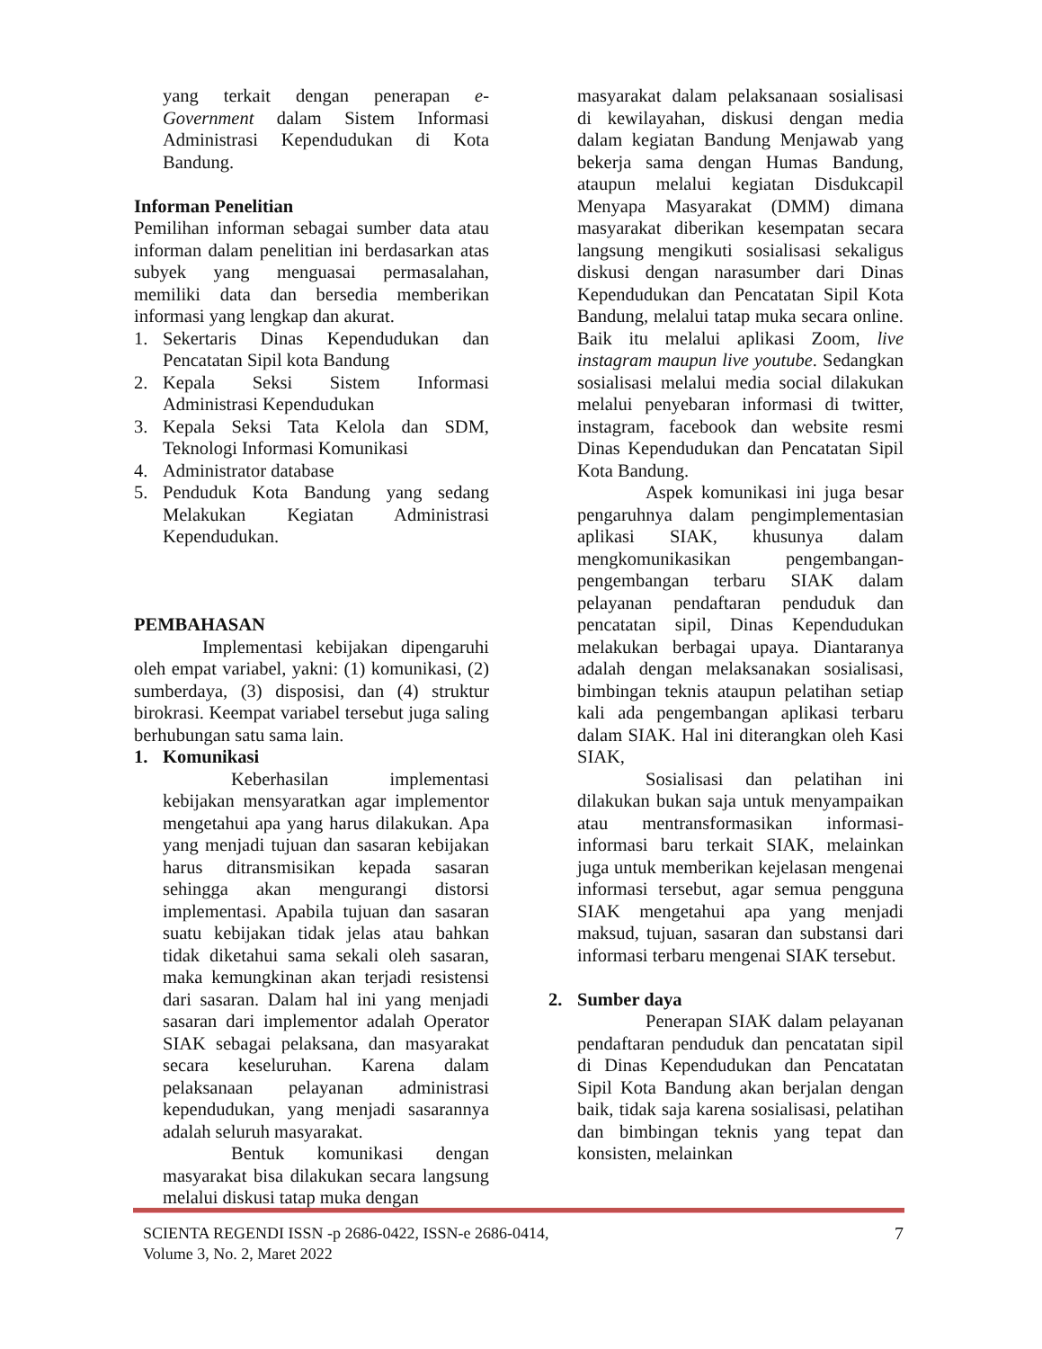yang terkait dengan penerapan e-Government dalam Sistem Informasi Administrasi Kependudukan di Kota Bandung.
Informan Penelitian
Pemilihan informan sebagai sumber data atau informan dalam penelitian ini berdasarkan atas subyek yang menguasai permasalahan, memiliki data dan bersedia memberikan informasi yang lengkap dan akurat.
1. Sekertaris Dinas Kependudukan dan Pencatatan Sipil kota Bandung
2. Kepala Seksi Sistem Informasi Administrasi Kependudukan
3. Kepala Seksi Tata Kelola dan SDM, Teknologi Informasi Komunikasi
4. Administrator database
5. Penduduk Kota Bandung yang sedang Melakukan Kegiatan Administrasi Kependudukan.
PEMBAHASAN
Implementasi kebijakan dipengaruhi oleh empat variabel, yakni: (1) komunikasi, (2) sumberdaya, (3) disposisi, dan (4) struktur birokrasi. Keempat variabel tersebut juga saling berhubungan satu sama lain.
1. Komunikasi
Keberhasilan implementasi kebijakan mensyaratkan agar implementor mengetahui apa yang harus dilakukan. Apa yang menjadi tujuan dan sasaran kebijakan harus ditransmisikan kepada sasaran sehingga akan mengurangi distorsi implementasi. Apabila tujuan dan sasaran suatu kebijakan tidak jelas atau bahkan tidak diketahui sama sekali oleh sasaran, maka kemungkinan akan terjadi resistensi dari sasaran. Dalam hal ini yang menjadi sasaran dari implementor adalah Operator SIAK sebagai pelaksana, dan masyarakat secara keseluruhan. Karena dalam pelaksanaan pelayanan administrasi kependudukan, yang menjadi sasarannya adalah seluruh masyarakat.
Bentuk komunikasi dengan masyarakat bisa dilakukan secara langsung melalui diskusi tatap muka dengan
masyarakat dalam pelaksanaan sosialisasi di kewilayahan, diskusi dengan media dalam kegiatan Bandung Menjawab yang bekerja sama dengan Humas Bandung, ataupun melalui kegiatan Disdukcapil Menyapa Masyarakat (DMM) dimana masyarakat diberikan kesempatan secara langsung mengikuti sosialisasi sekaligus diskusi dengan narasumber dari Dinas Kependudukan dan Pencatatan Sipil Kota Bandung, melalui tatap muka secara online. Baik itu melalui aplikasi Zoom, live instagram maupun live youtube. Sedangkan sosialisasi melalui media social dilakukan melalui penyebaran informasi di twitter, instagram, facebook dan website resmi Dinas Kependudukan dan Pencatatan Sipil Kota Bandung.
Aspek komunikasi ini juga besar pengaruhnya dalam pengimplementasian aplikasi SIAK, khusunya dalam mengkomunikasikan pengembangan-pengembangan terbaru SIAK dalam pelayanan pendaftaran penduduk dan pencatatan sipil, Dinas Kependudukan melakukan berbagai upaya. Diantaranya adalah dengan melaksanakan sosialisasi, bimbingan teknis ataupun pelatihan setiap kali ada pengembangan aplikasi terbaru dalam SIAK. Hal ini diterangkan oleh Kasi SIAK,
Sosialisasi dan pelatihan ini dilakukan bukan saja untuk menyampaikan atau mentransformasikan informasi-informasi baru terkait SIAK, melainkan juga untuk memberikan kejelasan mengenai informasi tersebut, agar semua pengguna SIAK mengetahui apa yang menjadi maksud, tujuan, sasaran dan substansi dari informasi terbaru mengenai SIAK tersebut.
2. Sumber daya
Penerapan SIAK dalam pelayanan pendaftaran penduduk dan pencatatan sipil di Dinas Kependudukan dan Pencatatan Sipil Kota Bandung akan berjalan dengan baik, tidak saja karena sosialisasi, pelatihan dan bimbingan teknis yang tepat dan konsisten, melainkan
SCIENTA REGENDI ISSN -p 2686-0422, ISSN-e 2686-0414,
Volume 3, No. 2, Maret 2022
7